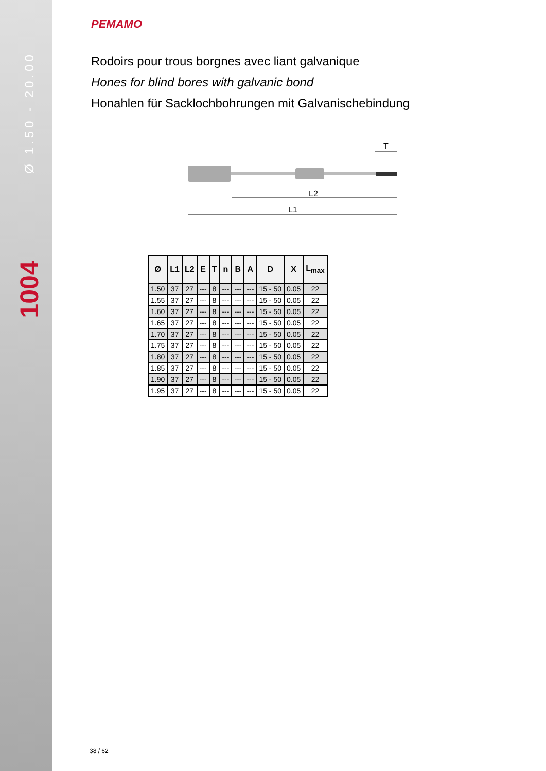PEMAMO
Rodoirs pour trous borgnes avec liant galvanique
Hones for blind bores with galvanic bond
Honahlen für Sacklochbohrungen mit Galvanischebindung
L2
L1
T
| Ø | L1 | L2 | E | T | n | B | A | D | X | L<sub>max</sub> |
| --- | --- | --- | --- | --- | --- | --- | --- | --- | --- | --- |
| 1.50 | 37 | 27 | --- | 8 | --- | --- | --- | 15 - 50 | 0.05 | 22 |
| 1.55 | 37 | 27 | --- | 8 | --- | --- | --- | 15 - 50 | 0.05 | 22 |
| 1.60 | 37 | 27 | --- | 8 | --- | --- | --- | 15 - 50 | 0.05 | 22 |
| 1.65 | 37 | 27 | --- | 8 | --- | --- | --- | 15 - 50 | 0.05 | 22 |
| 1.70 | 37 | 27 | --- | 8 | --- | --- | --- | 15 - 50 | 0.05 | 22 |
| 1.75 | 37 | 27 | --- | 8 | --- | --- | --- | 15 - 50 | 0.05 | 22 |
| 1.80 | 37 | 27 | --- | 8 | --- | --- | --- | 15 - 50 | 0.05 | 22 |
| 1.85 | 37 | 27 | --- | 8 | --- | --- | --- | 15 - 50 | 0.05 | 22 |
| 1.90 | 37 | 27 | --- | 8 | --- | --- | --- | 15 - 50 | 0.05 | 22 |
| 1.95 | 37 | 27 | --- | 8 | --- | --- | --- | 15 - 50 | 0.05 | 22 |
1004 Ø 1.50 - 20.00
38 / 62